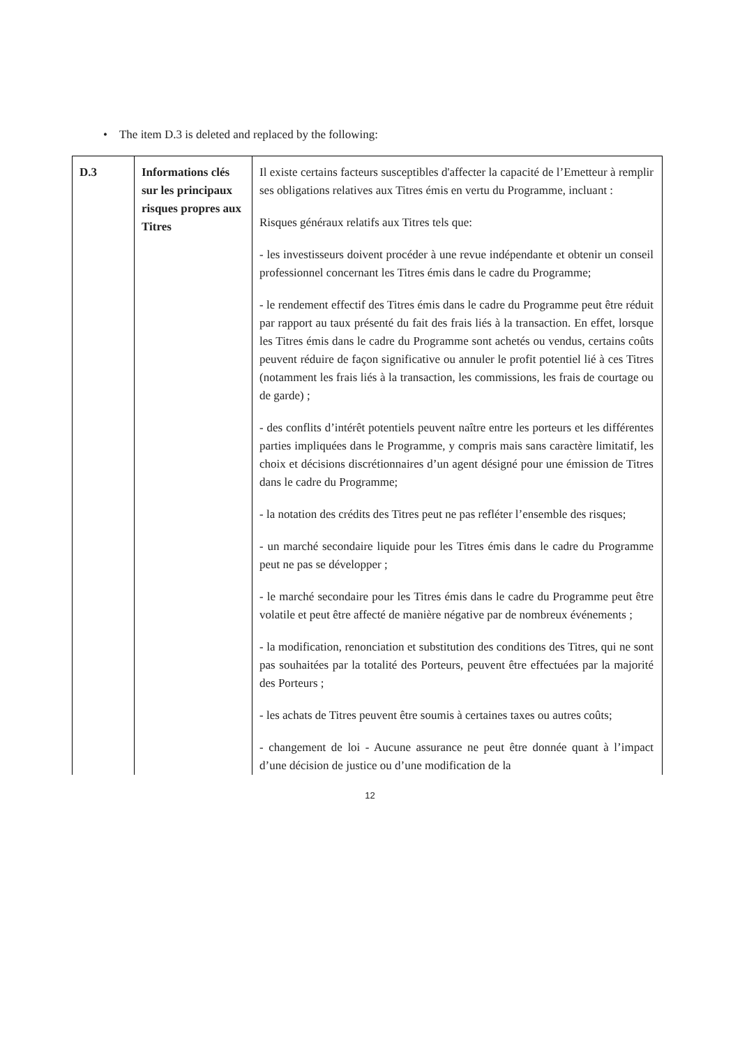• The item D.3 is deleted and replaced by the following:
| D.3 | Informations clés sur les principaux risques propres aux Titres | Il existe certains facteurs susceptibles d'affecter la capacité de l’Emetteur à remplir ses obligations relatives aux Titres émis en vertu du Programme, incluant : Risques généraux relatifs aux Titres tels que: - les investisseurs doivent procéder à une revue indépendante et obtenir un conseil professionnel concernant les Titres émis dans le cadre du Programme; - le rendement effectif des Titres émis dans le cadre du Programme peut être réduit par rapport au taux présenté du fait des frais liés à la transaction. En effet, lorsque les Titres émis dans le cadre du Programme sont achetés ou vendus, certains coûts peuvent réduire de façon significative ou annuler le profit potentiel lié à ces Titres (notamment les frais liés à la transaction, les commissions, les frais de courtage ou de garde) ; - des conflits d’intérêt potentiels peuvent naître entre les porteurs et les différentes parties impliquées dans le Programme, y compris mais sans caractère limitatif, les choix et décisions discrétionnaires d’un agent désigné pour une émission de Titres dans le cadre du Programme; - la notation des crédits des Titres peut ne pas refléter l’ensemble des risques; - un marché secondaire liquide pour les Titres émis dans le cadre du Programme peut ne pas se développer ; - le marché secondaire pour les Titres émis dans le cadre du Programme peut être volatile et peut être affecté de manière négative par de nombreux événements ; - la modification, renonciation et substitution des conditions des Titres, qui ne sont pas souhaitées par la totalité des Porteurs, peuvent être effectuées par la majorité des Porteurs ; - les achats de Titres peuvent être soumis à certaines taxes ou autres coûts; - changement de loi - Aucune assurance ne peut être donnée quant à l’impact d’une décision de justice ou d’une modification de la |
12